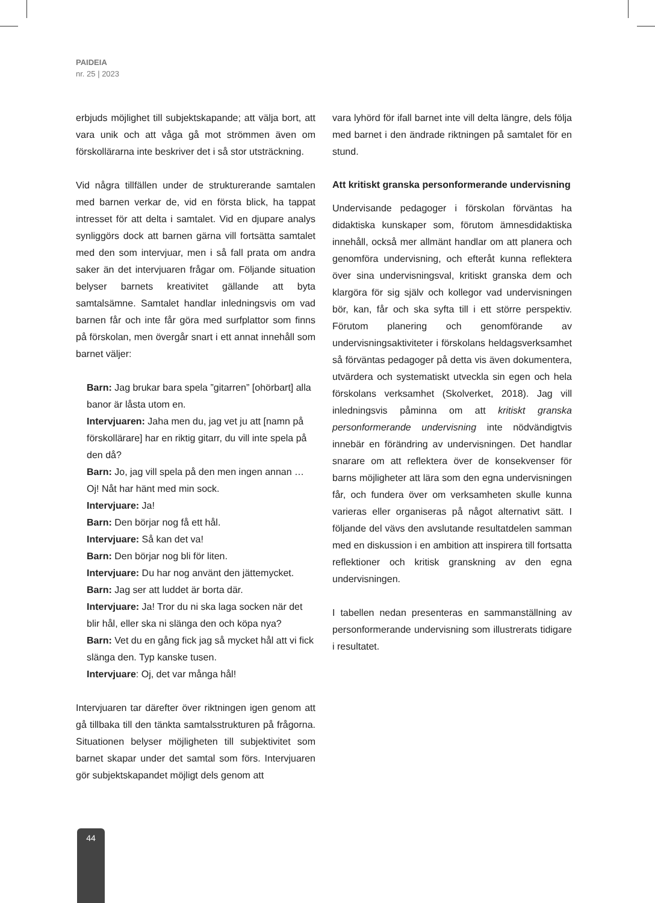PAIDEIA
nr. 25 | 2023
erbjuds möjlighet till subjektskapande; att välja bort, att vara unik och att våga gå mot strömmen även om förskollärarna inte beskriver det i så stor utsträckning.
Vid några tillfällen under de strukturerande samtalen med barnen verkar de, vid en första blick, ha tappat intresset för att delta i samtalet. Vid en djupare analys synliggörs dock att barnen gärna vill fortsätta samtalet med den som intervjuar, men i så fall prata om andra saker än det intervjuaren frågar om. Följande situation belyser barnets kreativitet gällande att byta samtalsämne. Samtalet handlar inledningsvis om vad barnen får och inte får göra med surfplattor som finns på förskolan, men övergår snart i ett annat innehåll som barnet väljer:
Barn: Jag brukar bara spela ”gitarren” [ohörbart] alla banor är låsta utom en.
Intervjuaren: Jaha men du, jag vet ju att [namn på förskollärare] har en riktig gitarr, du vill inte spela på den då?
Barn: Jo, jag vill spela på den men ingen annan … Oj! Nåt har hänt med min sock.
Intervjuare: Ja!
Barn: Den börjar nog få ett hål.
Intervjuare: Så kan det va!
Barn: Den börjar nog bli för liten.
Intervjuare: Du har nog använt den jättemycket.
Barn: Jag ser att luddet är borta där.
Intervjuare: Ja! Tror du ni ska laga socken när det blir hål, eller ska ni slänga den och köpa nya?
Barn: Vet du en gång fick jag så mycket hål att vi fick slänga den. Typ kanske tusen.
Intervjuare: Oj, det var många hål!
Intervjuaren tar därefter över riktningen igen genom att gå tillbaka till den tänkta samtalsstrukturen på frågorna. Situationen belyser möjligheten till subjektivitet som barnet skapar under det samtal som förs. Intervjuaren gör subjektskapandet möjligt dels genom att
vara lyhörd för ifall barnet inte vill delta längre, dels följa med barnet i den ändrade riktningen på samtalet för en stund.
Att kritiskt granska personformerande undervisning
Undervisande pedagoger i förskolan förväntas ha didaktiska kunskaper som, förutom ämnesdidaktiska innehåll, också mer allmänt handlar om att planera och genomföra undervisning, och efteråt kunna reflektera över sina undervisningsval, kritiskt granska dem och klargöra för sig själv och kollegor vad undervisningen bör, kan, får och ska syfta till i ett större perspektiv. Förutom planering och genomförande av undervisningsaktiviteter i förskolans heldagsverksamhet så förväntas pedagoger på detta vis även dokumentera, utvärdera och systematiskt utveckla sin egen och hela förskolans verksamhet (Skolverket, 2018). Jag vill inledningsvis påminna om att kritiskt granska personformerande undervisning inte nödvändigtvis innebär en förändring av undervisningen. Det handlar snarare om att reflektera över de konsekvenser för barns möjligheter att lära som den egna undervisningen får, och fundera över om verksamheten skulle kunna varieras eller organiseras på något alternativt sätt. I följande del vävs den avslutande resultatdelen samman med en diskussion i en ambition att inspirera till fortsatta reflektioner och kritisk granskning av den egna undervisningen.
I tabellen nedan presenteras en sammanställning av personformerande undervisning som illustrerats tidigare i resultatet.
44